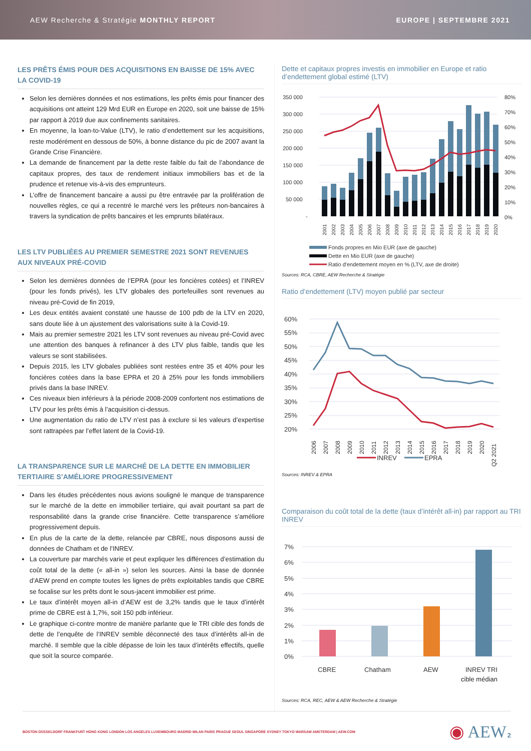AEW Recherche & Stratégie MONTHLY REPORT EUROPE | SEPTEMBRE 2021
LES PRÊTS ÉMIS POUR DES ACQUISITIONS EN BAISSE DE 15% AVEC LA COVID-19
Selon les dernières données et nos estimations, les prêts émis pour financer des acquisitions ont atteint 129 Mrd EUR en Europe en 2020, soit une baisse de 15% par rapport à 2019 due aux confinements sanitaires.
En moyenne, la loan-to-Value (LTV), le ratio d’endettement sur les acquisitions, reste modérément en dessous de 50%, à bonne distance du pic de 2007 avant la Grande Crise Financière.
La demande de financement par la dette reste faible du fait de l’abondance de capitaux propres, des taux de rendement initiaux immobiliers bas et de la prudence et retenue vis-à-vis des emprunteurs.
L’offre de financement bancaire a aussi pu être entravée par la prolifération de nouvelles règles, ce qui a recentré le marché vers les prêteurs non-bancaires à travers la syndication de prêts bancaires et les emprunts bilatéraux.
LES LTV PUBLIÉES AU PREMIER SEMESTRE 2021 SONT REVENUES AUX NIVEAUX PRÉ-COVID
Selon les dernières données de l’EPRA (pour les foncières cotées) et l’INREV (pour les fonds privés), les LTV globales des portefeuilles sont revenues au niveau pré-Covid de fin 2019,
Les deux entités avaient constaté une hausse de 100 pdb de la LTV en 2020, sans doute liée à un ajustement des valorisations suite à la Covid-19.
Mais au premier semestre 2021 les LTV sont revenues au niveau pré-Covid avec une attention des banques à refinancer à des LTV plus faible, tandis que les valeurs se sont stabilisées.
Depuis 2015, les LTV globales publiées sont restées entre 35 et 40% pour les foncières cotées dans la base EPRA et 20 à 25% pour les fonds immobiliers privés dans la base INREV.
Ces niveaux bien inférieurs à la période 2008-2009 confortent nos estimations de LTV pour les prêts émis à l’acquisition ci-dessus.
Une augmentation du ratio de LTV n’est pas à exclure si les valeurs d’expertise sont rattrapées par l’effet latent de la Covid-19.
LA TRANSPARENCE SUR LE MARCHÉ DE LA DETTE EN IMMOBILIER TERTIAIRE S’AMÉLIORE PROGRESSIVEMENT
Dans les études précédentes nous avions souligné le manque de transparence sur le marché de la dette en immobilier tertiaire, qui avait pourtant sa part de responsabilité dans la grande crise financière. Cette transparence s’améliore progressivement depuis.
En plus de la carte de la dette, relancée par CBRE, nous disposons aussi de données de Chatham et de l’INREV.
La couverture par marchés varie et peut expliquer les différences d’estimation du coût total de la dette (« all-in ») selon les sources. Ainsi la base de donnée d’AEW prend en compte toutes les lignes de prêts exploitables tandis que CBRE se focalise sur les prêts dont le sous-jacent immobilier est prime.
Le taux d’intérêt moyen all-in d’AEW est de 3,2% tandis que le taux d’intérêt prime de CBRE est à 1,7%, soit 150 pdb inférieur.
Le graphique ci-contre montre de manière parlante que le TRI cible des fonds de dette de l’enquête de l’INREV semble déconnecté des taux d’intérêts all-in de marché. Il semble que la cible dépasse de loin les taux d’intérêts effectifs, quelle que soit la source comparée.
Dette et capitaux propres investis en immobilier en Europe et ratio d’endettement global estimé (LTV)
350 000
300 000
250 000
200 000
150 000
100 000
50 000
-
80%
70%
60%
50%
40%
30%
20%
10%
0%
2001
2002
2003
2004
2005
2006
2007
2008
2009
2010
2011
2012
2013
2014
2015
2016
2017
2018
2019
2020
Fonds propres en Mio EUR (axe de gauche)
Dette en Mio EUR (axe de gauche)
Ratio d'endettement moyen en % (LTV, axe de droite)
Sources: RCA, CBRE, AEW Recherche & Stratégie
Ratio d’endettement (LTV) moyen publié par secteur
60%
55%
50%
45%
40%
35%
30%
25%
20%
2006
2007
2008
2009
2010
2011
2012
2013
2014
2015
2016
2017
2018
2019
2020
Q2 2021
INREV
EPRA
Sources: INREV & EPRA
Comparaison du coût total de la dette (taux d’intérêt all-in) par rapport au TRI INREV
7%
6%
5%
4%
3%
2%
1%
0%
CBRE
Chatham
AEW
INREV TRI
cible médian
Sources: RCA, REC, AEW & AEW Recherche & Stratégie
BOSTON DÜSSELDORF FRANKFURT HONG KONG LONDON LOS ANGELES LUXEMBOURG MADRID MILAN PARIS PRAGUE SEOUL SINGAPORE SYDNEY TOKYO WARSAW AMSTERDAM | AEW.COM ◉ AEW 2